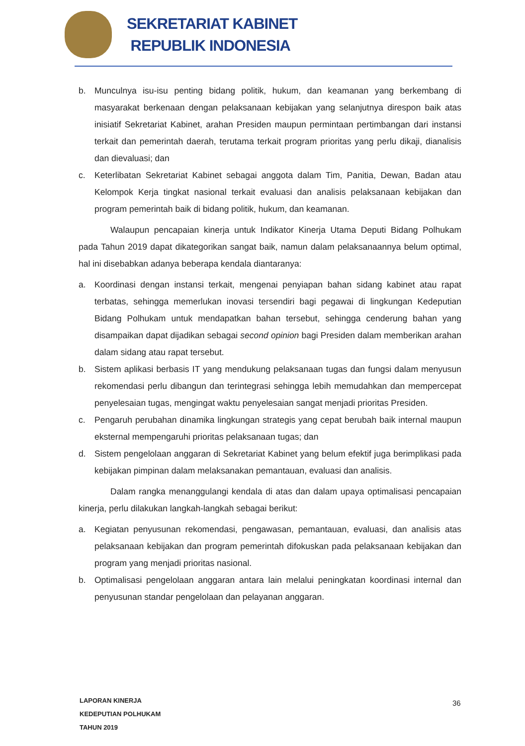SEKRETARIAT KABINET
REPUBLIK INDONESIA
b. Munculnya isu-isu penting bidang politik, hukum, dan keamanan yang berkembang di masyarakat berkenaan dengan pelaksanaan kebijakan yang selanjutnya direspon baik atas inisiatif Sekretariat Kabinet, arahan Presiden maupun permintaan pertimbangan dari instansi terkait dan pemerintah daerah, terutama terkait program prioritas yang perlu dikaji, dianalisis dan dievaluasi; dan
c. Keterlibatan Sekretariat Kabinet sebagai anggota dalam Tim, Panitia, Dewan, Badan atau Kelompok Kerja tingkat nasional terkait evaluasi dan analisis pelaksanaan kebijakan dan program pemerintah baik di bidang politik, hukum, dan keamanan.
Walaupun pencapaian kinerja untuk Indikator Kinerja Utama Deputi Bidang Polhukam pada Tahun 2019 dapat dikategorikan sangat baik, namun dalam pelaksanaannya belum optimal, hal ini disebabkan adanya beberapa kendala diantaranya:
a. Koordinasi dengan instansi terkait, mengenai penyiapan bahan sidang kabinet atau rapat terbatas, sehingga memerlukan inovasi tersendiri bagi pegawai di lingkungan Kedeputian Bidang Polhukam untuk mendapatkan bahan tersebut, sehingga cenderung bahan yang disampaikan dapat dijadikan sebagai second opinion bagi Presiden dalam memberikan arahan dalam sidang atau rapat tersebut.
b. Sistem aplikasi berbasis IT yang mendukung pelaksanaan tugas dan fungsi dalam menyusun rekomendasi perlu dibangun dan terintegrasi sehingga lebih memudahkan dan mempercepat penyelesaian tugas, mengingat waktu penyelesaian sangat menjadi prioritas Presiden.
c. Pengaruh perubahan dinamika lingkungan strategis yang cepat berubah baik internal maupun eksternal mempengaruhi prioritas pelaksanaan tugas; dan
d. Sistem pengelolaan anggaran di Sekretariat Kabinet yang belum efektif juga berimplikasi pada kebijakan pimpinan dalam melaksanakan pemantauan, evaluasi dan analisis.
Dalam rangka menanggulangi kendala di atas dan dalam upaya optimalisasi pencapaian kinerja, perlu dilakukan langkah-langkah sebagai berikut:
a. Kegiatan penyusunan rekomendasi, pengawasan, pemantauan, evaluasi, dan analisis atas pelaksanaan kebijakan dan program pemerintah difokuskan pada pelaksanaan kebijakan dan program yang menjadi prioritas nasional.
b. Optimalisasi pengelolaan anggaran antara lain melalui peningkatan koordinasi internal dan penyusunan standar pengelolaan dan pelayanan anggaran.
LAPORAN KINERJA
KEDEPUTIAN POLHUKAM
TAHUN 2019
36